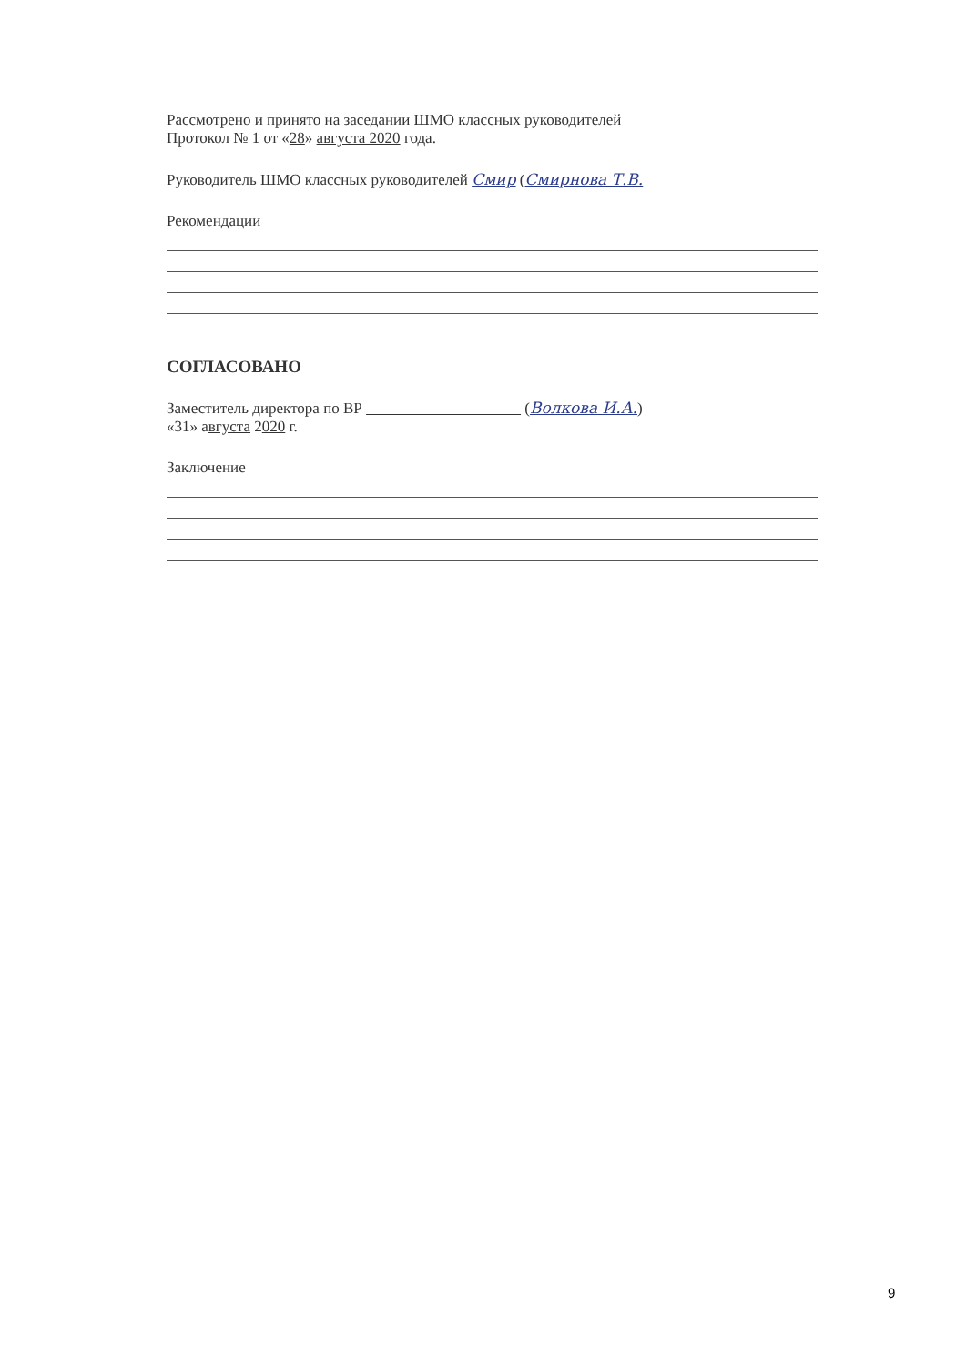Рассмотрено и принято на заседании ШМО классных руководителей
Протокол № 1 от «28» августа 2020 года.
Руководитель ШМО классных руководителей Смир (Смирнова Т.В.
Рекомендации
СОГЛАСОВАНО
Заместитель директора по ВР (Волкова И.А.)
«31» августа 2020 г.
Заключение
9